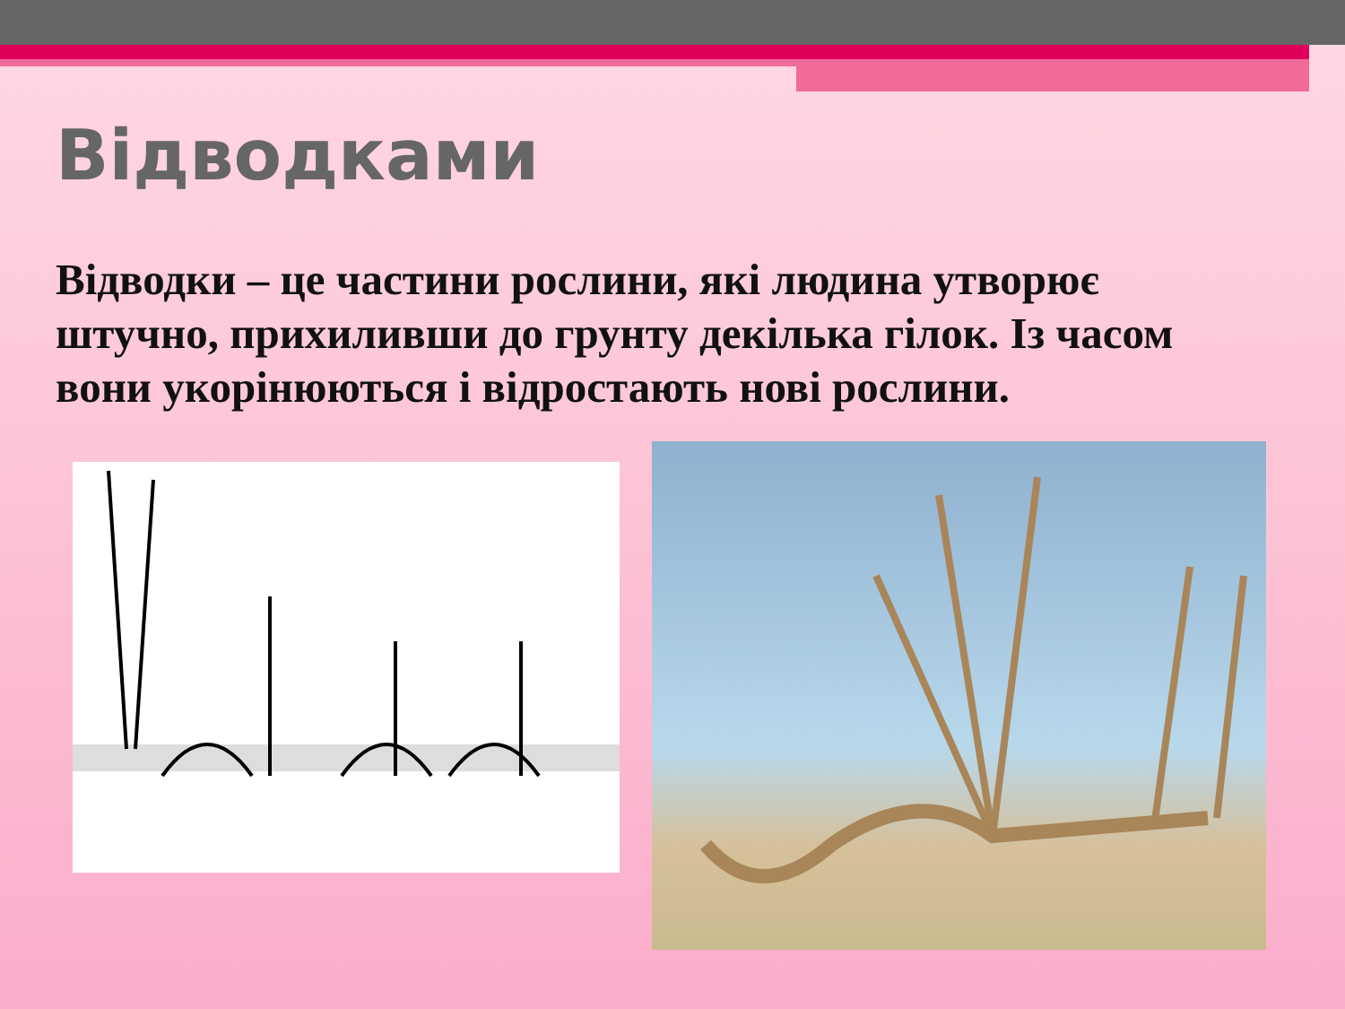Відводками
Відводки – це частини рослини, які людина утворює штучно, прихиливши до грунту декілька гілок. Із часом вони укорінюються і відростають нові рослини.